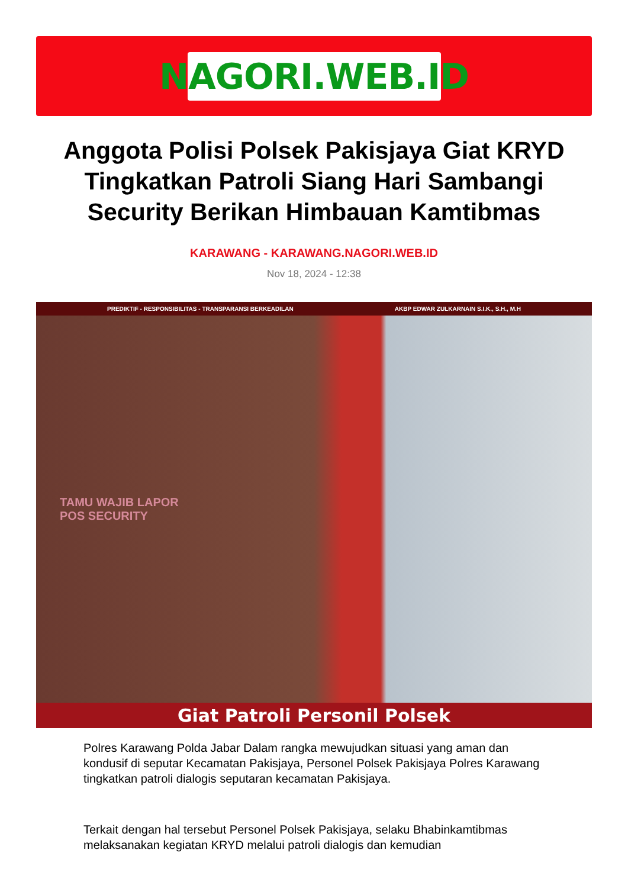NAGORI.WEB.ID
Anggota Polisi Polsek Pakisjaya Giat KRYD Tingkatkan Patroli Siang Hari Sambangi Security Berikan Himbauan Kamtibmas
KARAWANG - KARAWANG.NAGORI.WEB.ID
Nov 18, 2024 - 12:38
PREDIKTIF - RESPONSIBILITAS - TRANSPARANSI BERKEADILAN AKBP EDWAR ZULKARNAIN S.I.K., S.H., M.H
TAMU WAJIB LAPOR
POS SECURITY
Giat Patroli Personil Polsek
Polres Karawang Polda Jabar Dalam rangka mewujudkan situasi yang aman dan kondusif di seputar Kecamatan Pakisjaya, Personel Polsek Pakisjaya Polres Karawang tingkatkan patroli dialogis seputaran kecamatan Pakisjaya.
Terkait dengan hal tersebut Personel Polsek Pakisjaya, selaku Bhabinkamtibmas melaksanakan kegiatan KRYD melalui patroli dialogis dan kemudian